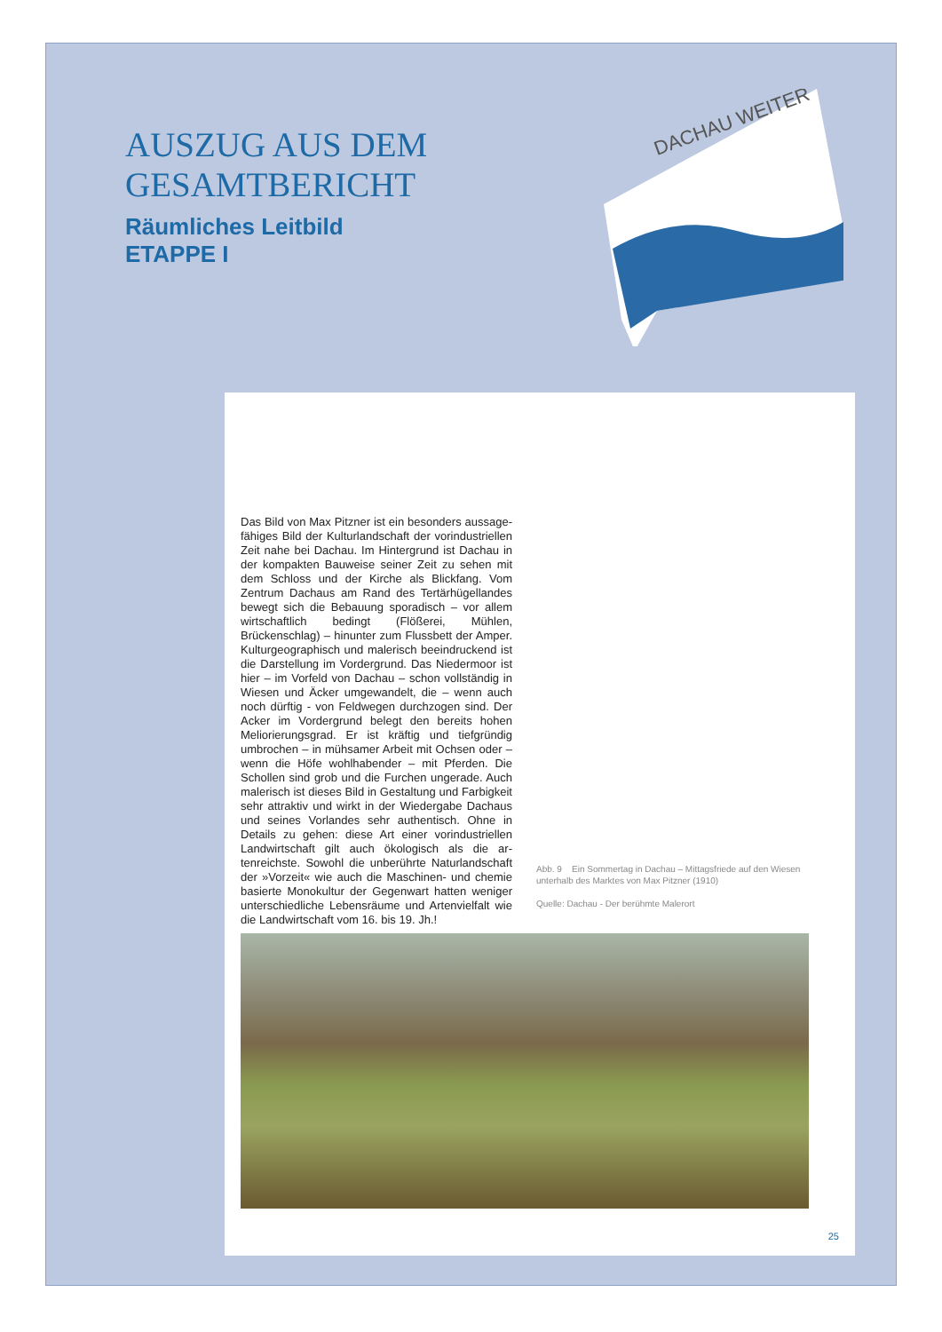AUSZUG AUS DEM
GESAMTBERICHT
Räumliches Leitbild
ETAPPE I
DACHAU WEITER
Das Bild von Max Pitzner ist ein besonders aussage­fähiges Bild der Kulturlandschaft der vorindustriellen Zeit nahe bei Dachau. Im Hintergrund ist Dachau in der kompakten Bauweise seiner Zeit zu sehen mit dem Schloss und der Kirche als Blickfang. Vom Zentrum Dachaus am Rand des Tertärhügellandes bewegt sich die Bebauung sporadisch – vor allem wirtschaftlich bedingt (Flößerei, Mühlen, Brückenschlag) – hinunter zum Flussbett der Amper. Kulturgeographisch und malerisch beeindruckend ist die Darstellung im Vor­dergrund. Das Niedermoor ist hier – im Vorfeld von Dachau – schon vollständig in Wiesen und Äcker um­gewandelt, die – wenn auch noch dürftig - von Feld­wegen durchzogen sind. Der Acker im Vordergrund belegt den bereits hohen Meliorierungsgrad. Er ist kräftig und tiefgründig umbrochen – in mühsamer Ar­beit mit Ochsen oder – wenn die Höfe wohlhabender – mit Pferden. Die Schollen sind grob und die Furchen ungerade. Auch malerisch ist dieses Bild in Gestaltung und Farbigkeit sehr attraktiv und wirkt in der Wieder­gabe Dachaus und seines Vorlandes sehr authentisch. Ohne in Details zu gehen: diese Art einer vorindust­riellen Landwirtschaft gilt auch ökologisch als die ar­tenreichste. Sowohl die unberührte Naturlandschaft der »Vorzeit« wie auch die Maschinen- und chemie basierte Monokultur der Gegenwart hatten weniger unterschiedliche Lebensräume und Artenvielfalt wie die Landwirtschaft vom 16. bis 19. Jh.!
Abb. 9 Ein Sommertag in Dachau – Mittagsfriede auf den Wiesen unterhalb des Marktes von Max Pitzner (1910)
Quelle: Dachau - Der berühmte Malerort
25